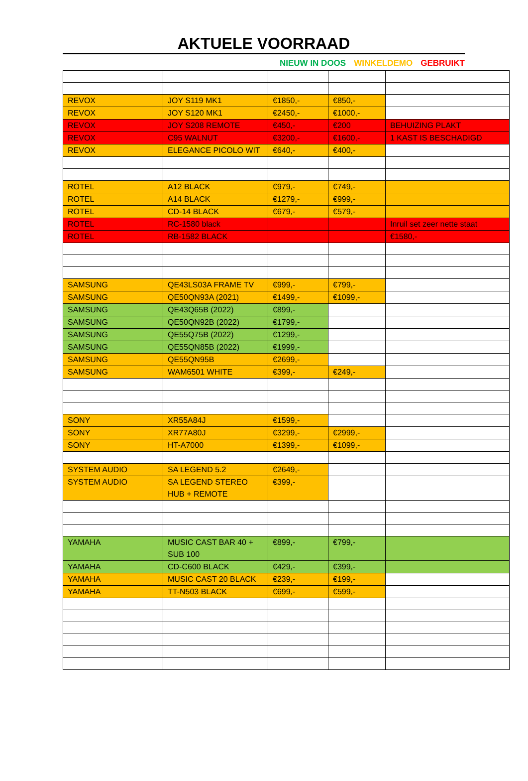AKTUELE VOORRAAD
NIEUW IN DOOS WINKELDEMO GEBRUIKT
| REVOX | JOY S119 MK1 | €1850,- | €850,- | |
| REVOX | JOY S120 MK1 | €2450,- | €1000,- | |
| REVOX | JOY S208 REMOTE | €450,- | €200 | BEHUIZING PLAKT |
| REVOX | C95 WALNUT | €3200,- | €1600,- | 1 KAST IS BESCHADIGD |
| REVOX | ELEGANCE PICOLO WIT | €640,- | €400,- | |
| ROTEL | A12 BLACK | €979,- | €749,- | |
| ROTEL | A14 BLACK | €1279,- | €999,- | |
| ROTEL | CD-14 BLACK | €679,- | €579,- | |
| ROTEL | RC-1580 black | | | Inruil set zeer nette staat |
| ROTEL | RB-1582 BLACK | | | €1580,- |
| SAMSUNG | QE43LS03A FRAME TV | €999,- | €799,- | |
| SAMSUNG | QE50QN93A (2021) | €1499,- | €1099,- | |
| SAMSUNG | QE43Q65B (2022) | €899,- | | |
| SAMSUNG | QE50QN92B (2022) | €1799,- | | |
| SAMSUNG | QE55Q75B (2022) | €1299,- | | |
| SAMSUNG | QE55QN85B (2022) | €1999,- | | |
| SAMSUNG | QE55QN95B | €2699,- | | |
| SAMSUNG | WAM6501 WHITE | €399,- | €249,- | |
| SONY | XR55A84J | €1599,- | | |
| SONY | XR77A80J | €3299,- | €2999,- | |
| SONY | HT-A7000 | €1399,- | €1099,- | |
| SYSTEM AUDIO | SA LEGEND 5.2 | €2649,- | | |
| SYSTEM AUDIO | SA LEGEND STEREO HUB + REMOTE | €399,- | | |
| YAMAHA | MUSIC CAST BAR 40 + SUB 100 | €899,- | €799,- | |
| YAMAHA | CD-C600 BLACK | €429,- | €399,- | |
| YAMAHA | MUSIC CAST 20 BLACK | €239,- | €199,- | |
| YAMAHA | TT-N503 BLACK | €699,- | €599,- | |